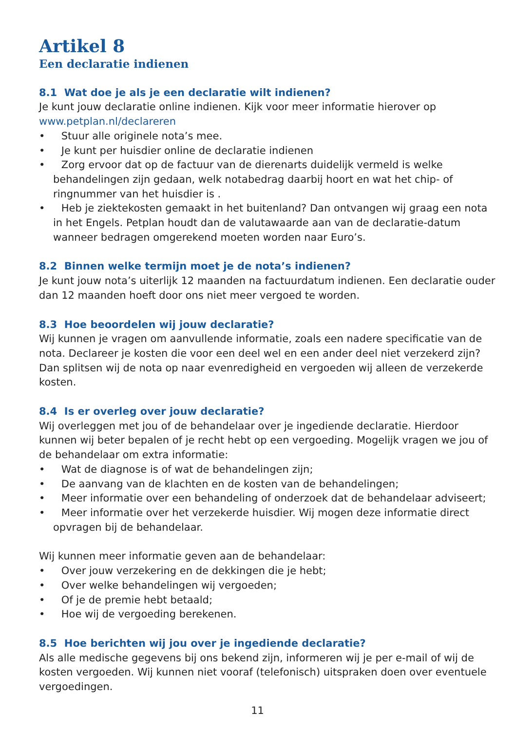Artikel 8
Een declaratie indienen
8.1 Wat doe je als je een declaratie wilt indienen?
Je kunt jouw declaratie online indienen. Kijk voor meer informatie hierover op www.petplan.nl/declareren
• Stuur alle originele nota’s mee.
• Je kunt per huisdier online de declaratie indienen
• Zorg ervoor dat op de factuur van de dierenarts duidelijk vermeld is welke behandelingen zijn gedaan, welk notabedrag daarbij hoort en wat het chip- of ringnummer van het huisdier is .
• Heb je ziektekosten gemaakt in het buitenland? Dan ontvangen wij graag een nota in het Engels. Petplan houdt dan de valutawaarde aan van de declaratie-datum wanneer bedragen omgerekend moeten worden naar Euro’s.
8.2 Binnen welke termijn moet je de nota’s indienen?
Je kunt jouw nota’s uiterlijk 12 maanden na factuurdatum indienen. Een declaratie ouder dan 12 maanden hoeft door ons niet meer vergoed te worden.
8.3 Hoe beoordelen wij jouw declaratie?
Wij kunnen je vragen om aanvullende informatie, zoals een nadere specificatie van de nota. Declareer je kosten die voor een deel wel en een ander deel niet verzekerd zijn? Dan splitsen wij de nota op naar evenredigheid en vergoeden wij alleen de verzekerde kosten.
8.4 Is er overleg over jouw declaratie?
Wij overleggen met jou of de behandelaar over je ingediende declaratie. Hierdoor kunnen wij beter bepalen of je recht hebt op een vergoeding. Mogelijk vragen we jou of de behandelaar om extra informatie:
• Wat de diagnose is of wat de behandelingen zijn;
• De aanvang van de klachten en de kosten van de behandelingen;
• Meer informatie over een behandeling of onderzoek dat de behandelaar adviseert;
• Meer informatie over het verzekerde huisdier. Wij mogen deze informatie direct opvragen bij de behandelaar.
Wij kunnen meer informatie geven aan de behandelaar:
• Over jouw verzekering en de dekkingen die je hebt;
• Over welke behandelingen wij vergoeden;
• Of je de premie hebt betaald;
• Hoe wij de vergoeding berekenen.
8.5 Hoe berichten wij jou over je ingediende declaratie?
Als alle medische gegevens bij ons bekend zijn, informeren wij je per e-mail of wij de kosten vergoeden. Wij kunnen niet vooraf (telefonisch) uitspraken doen over eventuele vergoedingen.
11